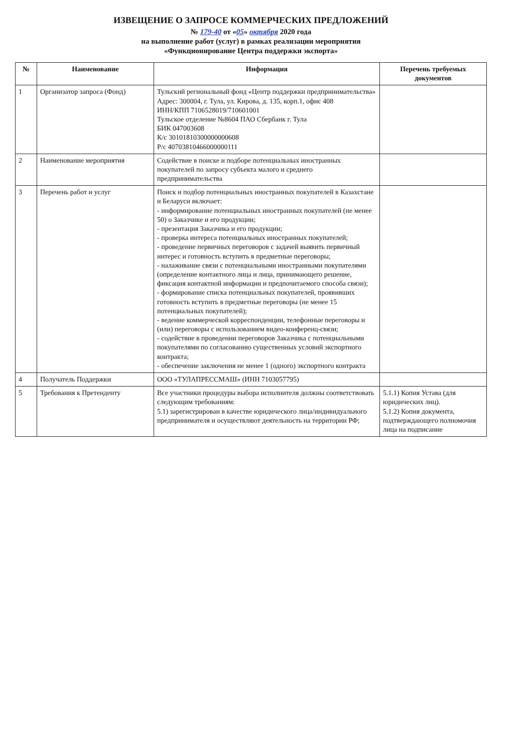ИЗВЕЩЕНИЕ О ЗАПРОСЕ КОММЕРЧЕСКИХ ПРЕДЛОЖЕНИЙ
№ 179-40 от «05» октября 2020 года
на выполнение работ (услуг) в рамках реализации мероприятия
«Функционирование Центра поддержки экспорта»
| № | Наименование | Информация | Перечень требуемых документов |
| --- | --- | --- | --- |
| 1 | Организатор запроса (Фонд) | Тульский региональный фонд «Центр поддержки предпринимательства» Адрес: 300004, г. Тула, ул. Кирова, д. 135, корп.1, офис 408 ИНН/КПП 7106528019/710601001 Тульское отделение №8604 ПАО Сбербанк г. Тула БИК 047003608 К/с 30101810300000000608 Р/с 40703810466000000111 | |
| 2 | Наименование мероприятия | Содействие в поиске и подборе потенциальных иностранных покупателей по запросу субъекта малого и среднего предпринимательства | |
| 3 | Перечень работ и услуг | Поиск и подбор потенциальных иностранных покупателей в Казахстане и Беларуси включает: - информирование потенциальных иностранных покупателей (не менее 50) о Заказчике и его продукции; - презентация Заказчика и его продукции; - проверка интереса потенциальных иностранных покупателей; - проведение первичных переговоров с задачей выявить первичный интерес и готовность вступить в предметные переговоры; - налаживание связи с потенциальными иностранными покупателями (определение контактного лица и лица, принимающего решение, фиксация контактной информации и предпочитаемого способа связи); - формирование списка потенциальных покупателей, проявивших готовность вступить в предметные переговоры (не менее 15 потенциальных покупателей); - ведение коммерческой корреспонденции, телефонные переговоры и (или) переговоры с использованием видео-конференц-связи; - содействие в проведении переговоров Заказчика с потенциальными покупателями по согласованию существенных условий экспортного контракта; - обеспечение заключения не менее 1 (одного) экспортного контракта | |
| 4 | Получатель Поддержки | ООО «ТУЛАПРЕССМАШ» (ИНН 7103057795) | |
| 5 | Требования к Претенденту | Все участники процедуры выбора исполнителя должны соответствовать следующим требованиям: 5.1) зарегистрирован в качестве юридического лица/индивидуального предпринимателя и осуществляют деятельность на территории РФ; | 5.1.1) Копия Устава (для юридических лиц). 5.1.2) Копия документа, подтверждающего полномочия лица на подписание |